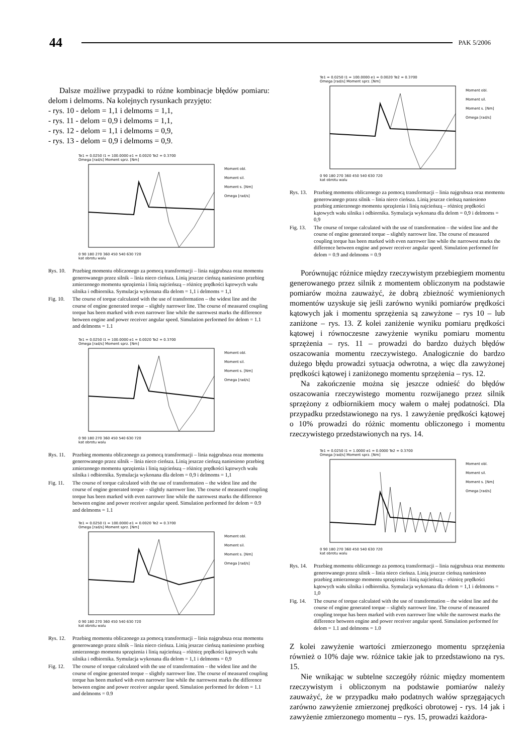44 PAK 5/2006
Dalsze możliwe przypadki to różne kombinacje błędów pomiaru: delom i delmoms. Na kolejnych rysunkach przyjęto:
- rys. 10 - delom = 1,1 i delmoms = 1,1,
- rys. 11 - delom = 0,9 i delmoms = 1,1,
- rys. 12 - delom = 1,1 i delmoms = 0,9,
- rys. 13 - delom = 0,9 i delmoms = 0,9.
Te1 = 0.0250 I1 = 100.0000 e1 = 0.0020 Te2 = 0.3700
Omega [rad/s] Moment sprz. [Nm]
Moment obl.
Moment sil.
Moment s. [Nm]
Omega [rad/s]
0 90 180 270 360 450 540 630 720
kat obrotu walu
Rys. 10. Przebieg momentu obliczonego za pomocą transformacji – linia najgrubsza oraz momentu generowanego przez silnik – linia nieco cieńsza. Linią jeszcze cieńszą naniesiono przebieg zmierzonego momentu sprzężenia i linią najcieńszą – różnicę prędkości kątowych wału silnika i odbiornika. Symulacja wykonana dla delom = 1,1 i delmoms = 1,1
Fig. 10. The course of torque calculated with the use of transformation – the widest line and the course of engine generated torque – slightly narrower line. The course of measured coupling torque has been marked with even narrower line while the narrowest marks the difference between engine and power receiver angular speed. Simulation performed for delom = 1.1 and delmoms = 1.1
Te1 = 0.0250 I1 = 100.0000 e1 = 0.0020 Te2 = 0.3700
Omega [rad/s] Moment sprz. [Nm]
Moment obl.
Moment sil.
Moment s. [Nm]
Omega [rad/s]
0 90 180 270 360 450 540 630 720
kat obrotu walu
Rys. 11. Przebieg momentu obliczonego za pomocą transformacji – linia najgrubsza oraz momentu generowanego przez silnik – linia nieco cieńsza. Linią jeszcze cieńszą naniesiono przebieg zmierzonego momentu sprzężenia i linią najcieńszą – różnicę prędkości kątowych wału silnika i odbiornika. Symulacja wykonana dla delom = 0,9 i delmoms = 1,1
Fig. 11. The course of torque calculated with the use of transformation – the widest line and the course of engine generated torque – slightly narrower line. The course of measured coupling torque has been marked with even narrower line while the narrowest marks the difference between engine and power receiver angular speed. Simulation performed for delom = 0.9 and delmoms = 1.1
Te1 = 0.0250 I1 = 100.0000 e1 = 0.0020 Te2 = 0.3700
Omega [rad/s] Moment sprz. [Nm]
Moment obl.
Moment sil.
Moment s. [Nm]
Omega [rad/s]
0 90 180 270 360 450 540 630 720
kat obrotu walu
Rys. 12. Przebieg momentu obliczonego za pomocą transformacji – linia najgrubsza oraz momentu generowanego przez silnik – linia nieco cieńsza. Linią jeszcze cieńszą naniesiono przebieg zmierzonego momentu sprzężenia i linią najcieńszą – różnicę prędkości kątowych wału silnika i odbiornika. Symulacja wykonana dla delom = 1,1 i delmoms = 0,9
Fig. 12. The course of torque calculated with the use of transformation – the widest line and the course of engine generated torque – slightly narrower line. The course of measured coupling torque has been marked with even narrower line while the narrowest marks the difference between engine and power receiver angular speed. Simulation performed for delom = 1.1 and delmoms = 0.9
Te1 = 0.0250 I1 = 100.0000 e1 = 0.0020 Te2 = 0.3700
Omega [rad/s] Moment sprz. [Nm]
Moment obl.
Moment sil.
Moment s. [Nm]
Omega [rad/s]
0 90 180 270 360 450 540 630 720
kat obrotu walu
Rys. 13. Przebieg momentu obliczonego za pomocą transformacji – linia najgrubsza oraz momentu generowanego przez silnik – linia nieco cieńsza. Linią jeszcze cieńszą naniesiono przebieg zmierzonego momentu sprzężenia i linią najcieńszą – różnicę prędkości kątowych wału silnika i odbiornika. Symulacja wykonana dla delom = 0,9 i delmoms = 0,9
Fig. 13. The course of torque calculated with the use of transformation – the widest line and the course of engine generated torque – slightly narrower line. The course of measured coupling torque has been marked with even narrower line while the narrowest marks the difference between engine and power receiver angular speed. Simulation performed for delom = 0.9 and delmoms = 0.9
Porównując różnice między rzeczywistym przebiegiem momentu generowanego przez silnik z momentem obliczonym na podstawie pomiarów można zauważyć, że dobrą zbieżność wymienionych momentów uzyskuje się jeśli zarówno wyniki pomiarów prędkości kątowych jak i momentu sprzężenia są zawyżone – rys 10 – lub zaniżone – rys. 13. Z kolei zaniżenie wyniku pomiaru prędkości kątowej i równoczesne zawyżenie wyniku pomiaru momentu sprzężenia – rys. 11 – prowadzi do bardzo dużych błędów oszacowania momentu rzeczywistego. Analogicznie do bardzo dużego błędu prowadzi sytuacja odwrotna, a więc dla zawyżonej prędkości kątowej i zaniżonego momentu sprzężenia – rys. 12.
Na zakończenie można się jeszcze odnieść do błędów oszacowania rzeczywistego momentu rozwijanego przez silnik sprzężony z odbiornikiem mocy wałem o małej podatności. Dla przypadku przedstawionego na rys. 1 zawyżenie prędkości kątowej o 10% prowadzi do różnic momentu obliczonego i momentu rzeczywistego przedstawionych na rys. 14.
Te1 = 0.0250 I1 = 1.0000 e1 = 0.0000 Te2 = 0.3700
Omega [rad/s] Moment sprz. [Nm]
Moment obl.
Moment sil.
Moment s. [Nm]
Omega [rad/s]
0 90 180 270 360 450 540 630 720
kat obrotu walu
Rys. 14. Przebieg momentu obliczonego za pomocą transformacji – linia najgrubsza oraz momentu generowanego przez silnik – linia nieco cieńsza. Linią jeszcze cieńszą naniesiono przebieg zmierzonego momentu sprzężenia i linią najcieńszą – różnicę prędkości kątowych wału silnika i odbiornika. Symulacja wykonana dla delom = 1,1 i delmoms = 1,0
Fig. 14. The course of torque calculated with the use of transformation – the widest line and the course of engine generated torque – slightly narrower line. The course of measured coupling torque has been marked with even narrower line while the narrowest marks the difference between engine and power receiver angular speed. Simulation performed for delom = 1.1 and delmoms = 1.0
Z kolei zawyżenie wartości zmierzonego momentu sprzężenia również o 10% daje ww. różnice takie jak to przedstawiono na rys. 15.
Nie wnikając w subtelne szczegóły różnic między momentem rzeczywistym i obliczonym na podstawie pomiarów należy zauważyć, że w przypadku mało podatnych wałów sprzęgających zarówno zawyżenie zmierzonej prędkości obrotowej - rys. 14 jak i zawyżenie zmierzonego momentu – rys. 15, prowadzi każdora-